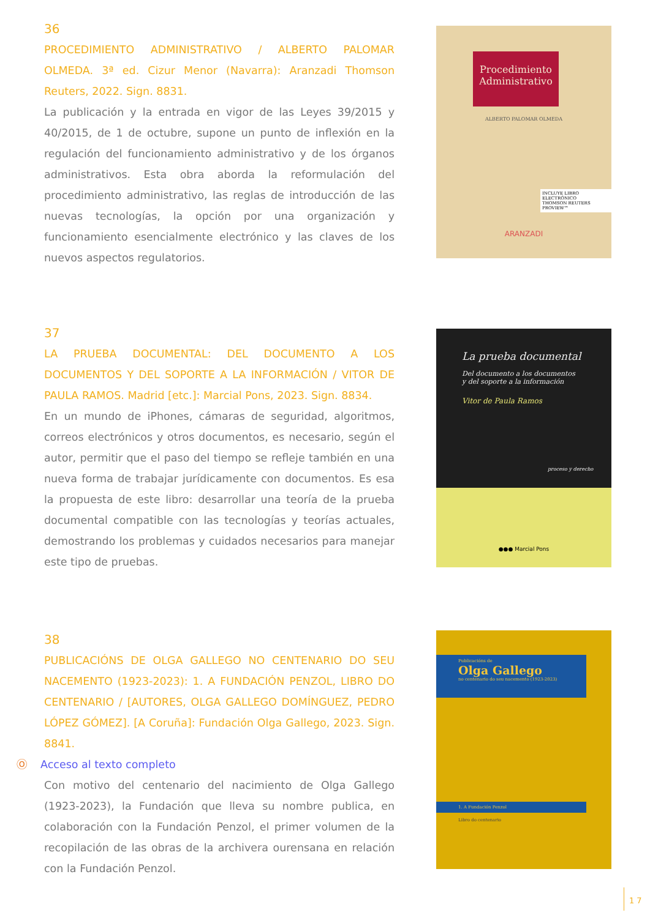36
PROCEDIMIENTO ADMINISTRATIVO / ALBERTO PALOMAR OLMEDA. 3ª ed. Cizur Menor (Navarra): Aranzadi Thomson Reuters, 2022. Sign. 8831.
La publicación y la entrada en vigor de las Leyes 39/2015 y 40/2015, de 1 de octubre, supone un punto de inflexión en la regulación del funcionamiento administrativo y de los órganos administrativos. Esta obra aborda la reformulación del procedimiento administrativo, las reglas de introducción de las nuevas tecnologías, la opción por una organización y funcionamiento esencialmente electrónico y las claves de los nuevos aspectos regulatorios.
Procedimiento Administrativo
ALBERTO PALOMAR OLMEDA
INCLUYE LIBRO ELECTRÓNICO
THOMSON REUTERS PROVIEW™
ARANZADI
37
LA PRUEBA DOCUMENTAL: DEL DOCUMENTO A LOS DOCUMENTOS Y DEL SOPORTE A LA INFORMACIÓN / VITOR DE PAULA RAMOS. Madrid [etc.]: Marcial Pons, 2023. Sign. 8834.
En un mundo de iPhones, cámaras de seguridad, algoritmos, correos electrónicos y otros documentos, es necesario, según el autor, permitir que el paso del tiempo se refleje también en una nueva forma de trabajar jurídicamente con documentos. Es esa la propuesta de este libro: desarrollar una teoría de la prueba documental compatible con las tecnologías y teorías actuales, demostrando los problemas y cuidados necesarios para manejar este tipo de pruebas.
La prueba documental
Del documento a los documentos
y del soporte a la información
Vitor de Paula Ramos
proceso y derecho
●●● Marcial Pons
38
PUBLICACIÓNS DE OLGA GALLEGO NO CENTENARIO DO SEU NACEMENTO (1923-2023): 1. A FUNDACIÓN PENZOL, LIBRO DO CENTENARIO / [AUTORES, OLGA GALLEGO DOMÍNGUEZ, PEDRO LÓPEZ GÓMEZ]. [A Coruña]: Fundación Olga Gallego, 2023. Sign. 8841.
Ⓞ Acceso al texto completo
Con motivo del centenario del nacimiento de Olga Gallego (1923-2023), la Fundación que lleva su nombre publica, en colaboración con la Fundación Penzol, el primer volumen de la recopilación de las obras de la archivera ourensana en relación con la Fundación Penzol.
Publicacións de
Olga Gallego
no centenario do seu nacemento (1923-2023)
1. A Fundación Penzol
Libro do centenario
17